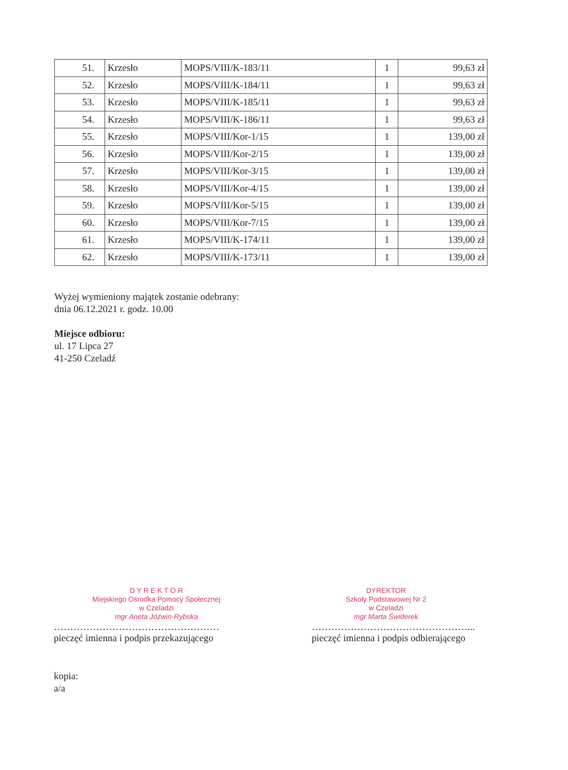| 51. | Krzesło | MOPS/VIII/K-183/11 | 1 | 99,63 zł |
| 52. | Krzesło | MOPS/VIII/K-184/11 | 1 | 99,63 zł |
| 53. | Krzesło | MOPS/VIII/K-185/11 | 1 | 99,63 zł |
| 54. | Krzesło | MOPS/VIII/K-186/11 | 1 | 99,63 zł |
| 55. | Krzesło | MOPS/VIII/Kor-1/15 | 1 | 139,00 zł |
| 56. | Krzesło | MOPS/VIII/Kor-2/15 | 1 | 139,00 zł |
| 57. | Krzesło | MOPS/VIII/Kor-3/15 | 1 | 139,00 zł |
| 58. | Krzesło | MOPS/VIII/Kor-4/15 | 1 | 139,00 zł |
| 59. | Krzesło | MOPS/VIII/Kor-5/15 | 1 | 139,00 zł |
| 60. | Krzesło | MOPS/VIII/Kor-7/15 | 1 | 139,00 zł |
| 61. | Krzesło | MOPS/VIII/K-174/11 | 1 | 139,00 zł |
| 62. | Krzesło | MOPS/VIII/K-173/11 | 1 | 139,00 zł |
Wyżej wymieniony majątek zostanie odebrany:
dnia 06.12.2021 r. godz. 10.00
Miejsce odbioru:
ul. 17 Lipca 27
41-250 Czeladź
D Y R E K T O R
Miejskiego Ośrodka Pomocy Społecznej
w Czeladzi
mgr Aneta Jóźwin-Rybska
……………………………………………
pieczęć imienna i podpis przekazującego
DYREKTOR
Szkoły Podstawowej Nr 2
w Czeladzi
mgr Marta Świderek
…………………………………………...
pieczęć imienna i podpis odbierającego
kopia:
a/a